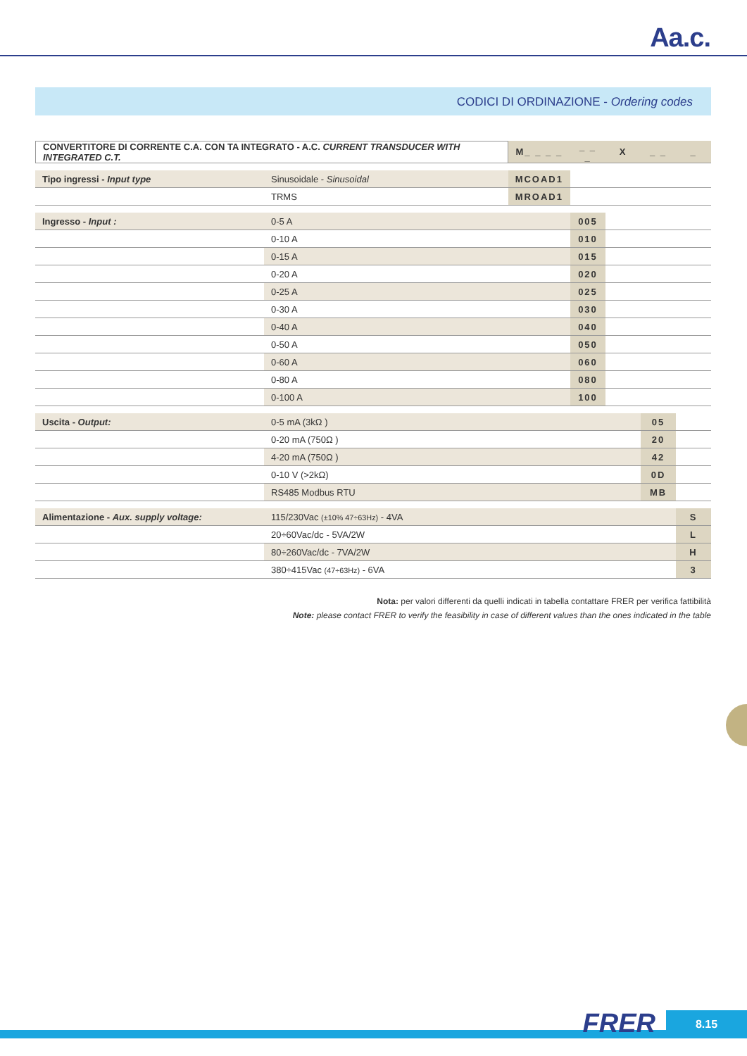Aa.c.
CODICI DI ORDINAZIONE - Ordering codes
| CONVERTITORE DI CORRENTE C.A. CON TA INTEGRATO - A.C. CURRENT TRANSDUCER WITH INTEGRATED C.T. | | M_ _ _ _ | _ _ _ | X | _ _ | _ |
| Tipo ingressi - Input type | Sinusoidale - Sinusoidal | MCOAD1 | | | | |
| | TRMS | MROAD1 | | | | |
| Ingresso - Input : | 0-5 A | | 005 | | | |
| | 0-10 A | | 010 | | | |
| | 0-15 A | | 015 | | | |
| | 0-20 A | | 020 | | | |
| | 0-25 A | | 025 | | | |
| | 0-30 A | | 030 | | | |
| | 0-40 A | | 040 | | | |
| | 0-50 A | | 050 | | | |
| | 0-60 A | | 060 | | | |
| | 0-80 A | | 080 | | | |
| | 0-100 A | | 100 | | | |
| Uscita - Output: | 0-5 mA (3kΩ ) | | | | 05 | |
| | 0-20 mA (750Ω ) | | | | 20 | |
| | 4-20 mA (750Ω ) | | | | 42 | |
| | 0-10 V (>2kΩ) | | | | 0D | |
| | RS485 Modbus RTU | | | | MB | |
| Alimentazione - Aux. supply voltage: | 115/230Vac (±10% 47÷63Hz) - 4VA | | | | | S |
| | 20÷60Vac/dc - 5VA/2W | | | | | L |
| | 80÷260Vac/dc - 7VA/2W | | | | | H |
| | 380÷415Vac (47÷63Hz) - 6VA | | | | | 3 |
Nota: per valori differenti da quelli indicati in tabella contattare FRER per verifica fattibilità
Note: please contact FRER to verify the feasibility in case of different values than the ones indicated in the table
FRER 8.15